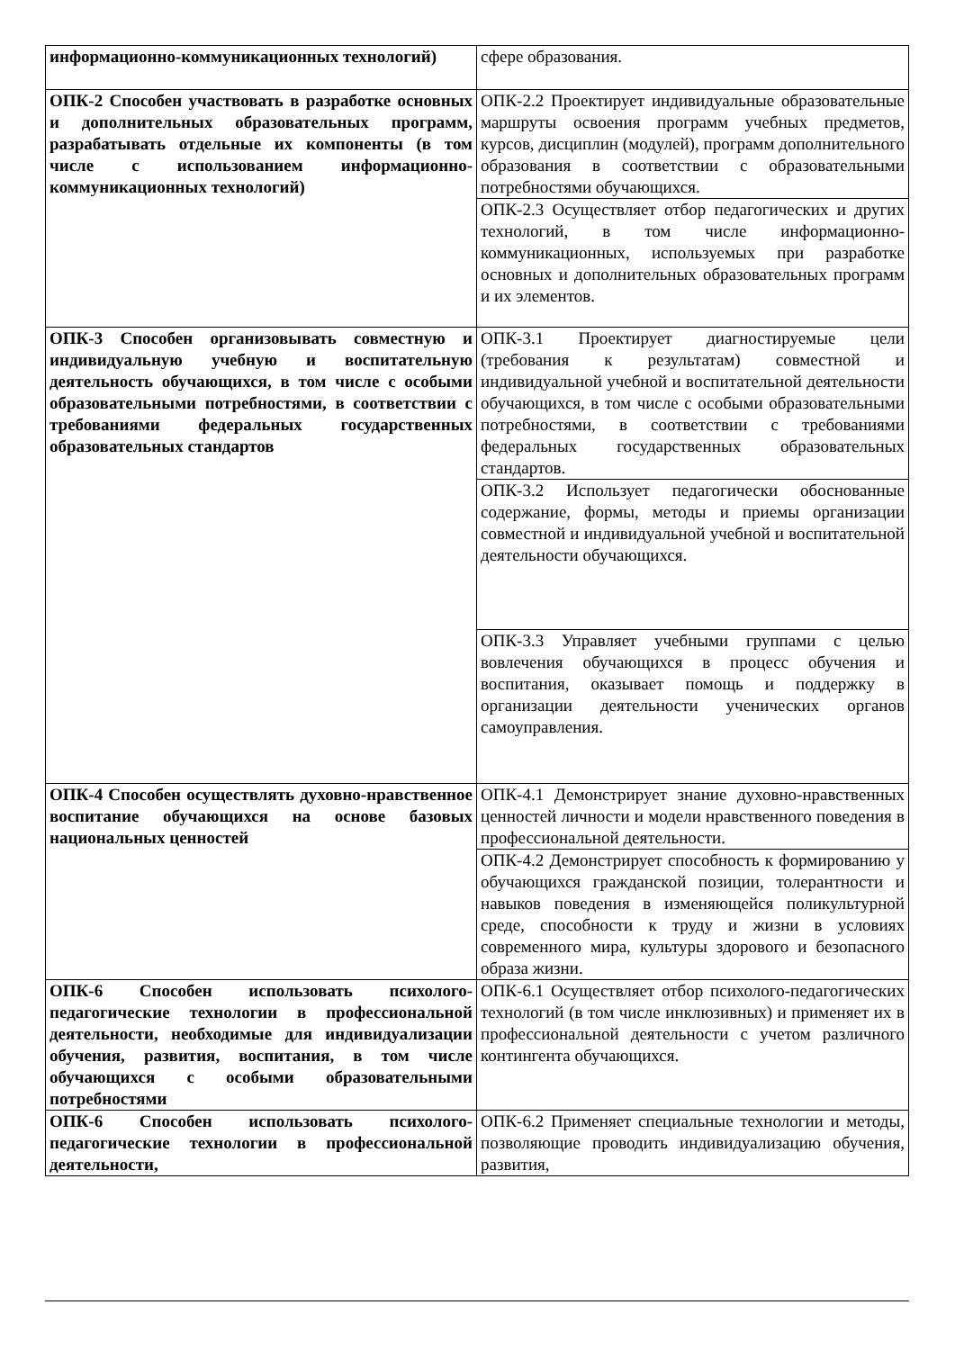| информационно-коммуникационных технологий) | сфере образования. |
| ОПК-2 Способен участвовать в разработке основных и дополнительных образовательных программ, разрабатывать отдельные их компоненты (в том числе с использованием информационно-коммуникационных технологий) | ОПК-2.2 Проектирует индивидуальные образовательные маршруты освоения программ учебных предметов, курсов, дисциплин (модулей), программ дополнительного образования в соответствии с образовательными потребностями обучающихся. |
| | ОПК-2.3 Осуществляет отбор педагогических и других технологий, в том числе информационно-коммуникационных, используемых при разработке основных и дополнительных образовательных программ и их элементов. |
| ОПК-3 Способен организовывать совместную и индивидуальную учебную и воспитательную деятельность обучающихся, в том числе с особыми образовательными потребностями, в соответствии с требованиями федеральных государственных образовательных стандартов | ОПК-3.1 Проектирует диагностируемые цели (требования к результатам) совместной и индивидуальной учебной и воспитательной деятельности обучающихся, в том числе с особыми образовательными потребностями, в соответствии с требованиями федеральных государственных образовательных стандартов. |
| | ОПК-3.2 Использует педагогически обоснованные содержание, формы, методы и приемы организации совместной и индивидуальной учебной и воспитательной деятельности обучающихся. |
| | ОПК-3.3 Управляет учебными группами с целью вовлечения обучающихся в процесс обучения и воспитания, оказывает помощь и поддержку в организации деятельности ученических органов самоуправления. |
| ОПК-4 Способен осуществлять духовно-нравственное воспитание обучающихся на основе базовых национальных ценностей | ОПК-4.1 Демонстрирует знание духовно-нравственных ценностей личности и модели нравственного поведения в профессиональной деятельности. |
| | ОПК-4.2 Демонстрирует способность к формированию у обучающихся гражданской позиции, толерантности и навыков поведения в изменяющейся поликультурной среде, способности к труду и жизни в условиях современного мира, культуры здорового и безопасного образа жизни. |
| ОПК-6 Способен использовать психолого-педагогические технологии в профессиональной деятельности, необходимые для индивидуализации обучения, развития, воспитания, в том числе обучающихся с особыми образовательными потребностями | ОПК-6.1 Осуществляет отбор психолого-педагогических технологий (в том числе инклюзивных) и применяет их в профессиональной деятельности с учетом различного контингента обучающихся. |
| ОПК-6 Способен использовать психолого-педагогические технологии в профессиональной деятельности, | ОПК-6.2 Применяет специальные технологии и методы, позволяющие проводить индивидуализацию обучения, развития, |